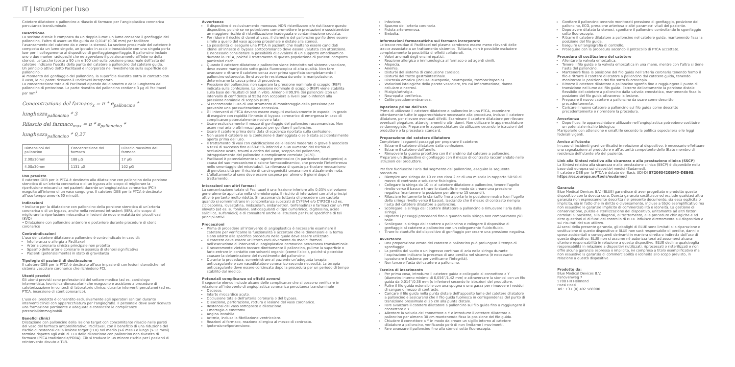IT | Istruzioni per l’uso
Catetere dilatatore a palloncino a rilascio di farmaco per l’angioplastica coronarica percutanea transluminale.
Descrizione
La sezione distale è composta da un doppio lume: un lume consente il gonfiaggio del palloncino, l’altro di usare un filo guida da 0,014” (0,36 mm) per facilitare l’avanzamento del catetere da e verso la stenosi. La sezione prossimale del catetere è composta da un lume singolo, un ipotubo in acciaio inossidabile con una singola porta luer per il collegamento al dispositivo di gonfiaggio/sgonfiaggio. Il palloncino include uno o due marker radiopachi che ne agevolano il posizionamento all’interno della stenosi. Le tacche (poste a 90 cm e 100 cm) sulla porzione prossimale dell’asta del catetere indicano l’uscita della punta del catetere a palloncino dal catetere guida.
Un principio attivo detto Paclitaxel è incorporato nel rivestimento sulla superficie del palloncino.
Al momento del gonfiaggio del palloncino, la superficie rivestita entra in contatto con il vaso, le cui pareti ricevono il Paclitaxel incorporato.
La concentrazione totale di Paclitaxel dipende dal diametro e della lunghezza del palloncino di protezione. La parte rivestita del palloncino contiene 3 µg di Paclitaxel per mm<sup>2</sup>.
Concentrazione del farmaco<sub>x</sub> = π * ø<sub>palloncino</sub> * lunghezza<sub>palloncino</sub> * 3
Rilascio del farmaco<sub>max</sub> = π * ø<sub>palloncino</sub> * lunghezza<sub>palloncino</sub> * 0,27
| Dimensioni del palloncino | Concentrazione del farmaco | Rilascio massimo del farmaco |
| 2.00x10mm | 188 µG | 17 µG |
| 4.00x30mm | 1131 µG | 102 µG |
Uso previsto
Il catetere DEB per la PTCA è destinato alla dilatazione con palloncino della porzione stenotica di un’arteria coronarica o di un bypass allo scopo di migliorare la riperfusione miocardica nei pazienti durante un’angioplastica coronarica (PCI) eseguita all’interno di un vaso sanguigno. Il catetere DEB per la PTCA è destinato all’uso temporaneo (≤60 minuti).
Indicazioni
• Indicato per la dilatazione con palloncino della porzione stenotica di un’arteria coronarica o di un bypass, anche nella restenosi intrastent (ISR), allo scopo di migliorare la riperfusione miocardica in lesioni de novo e malattia dei piccoli vasi (SVD)
• Dilatazione con palloncino anteriore e posteriore durante procedure di stent coronarico
Controindicazioni
L’uso del catetere dilatatore a palloncino è controindicato in caso di:
Intolleranza o allergia a Paclitaxel
Arteria coronaria sinistra principale non protetta
Spasmo delle arterie coronarie in assenza di stenosi significativa
Pazienti (potenzialmente) in stato di gravidanza
Tipologie di pazienti di destinazione
Il catetere DEB per la PTCA è destinato all’uso in pazienti con lesioni stenotiche nel sistema vascolare coronarico che richiedono PCI.
Utenti previsti
Gli utenti previsti sono professionisti del settore medico (ad es. cardiologo interventista, tecnici cardiovascolari) che eseguono e assistono a procedure di cateterizzazione in contesti di laboratorio clinico, durante interventi percutanei (ad es. PTCA, inserzione di stent coronarico).
L’uso del prodotto è consentito esclusivamente agli operatori sanitari durante interventi clinici con apparecchiatura per l’angiografia. Il personale deve aver ricevuto una formazione pertinente e adeguata e conoscere le complicanze potenziali/immaginabili.
Benefici clinici
Dilatazione con palloncino della lesione target con concomitante rilascio nelle pareti del vaso del farmaco antiproliferativo, Paclitaxel, con il beneficio di una riduzione del rischio di restenosi della lesione target (TLR) nel medio (>6 mesi) e lungo (>12 mesi) termine rispetto agli esiti di TLR della dilatazione con palloncino non rivestito di farmaco (PTCA tradizionale/POBA). Ciò si traduce in un minore rischio per i pazienti di reintervento dovuto a TLR.
Avvertenze
Il dispositivo è esclusivamente monouso. NON risterilizzare e/o riutilizzare questo dispositivo, poiché se ne potrebbero compromettere le prestazioni e sussisterebbe un maggiore rischio di risterilizzazione inadeguata e contaminazione crociata.
Per ridurre il rischio di danni al vaso, il diametro del palloncino gonfio deve essere simile a quello del vaso appena prossimale e distale alla stenosi.
La possibilità di eseguire una PTCA in pazienti che risultano essere candidati idonei all’innesto di bypass aortocoronarico deve essere valutata con attenzione. È necessario considerare la possibilità di avvalersi di un supporto emodinamico durante la PTCA, poiché il trattamento di questa popolazione di pazienti comporta particolari rischi.
Quando il catetere dilatatore a palloncino viene introdotto nel sistema vascolare, deve essere manipolato sotto guida fluoroscopica di alta qualità. Non fare avanzare o ritrarre il catetere senza aver prima sgonfiato completamente il palloncino sottovuoto. Se si avverte resistenza durante la manipolazione, determinarne la causa prima di procedere.
Pressione del palloncino: non superare la pressione nominale di scoppio (RBP) indicata sulla confezione. La pressione nominale di scoppio (RBP) viene stabilita sulla base dei risultati di test in vitro. Almeno il 99,9% dei palloncini (con un intervallo di confidenza al 95%) non scoppierà a livelli pari o inferiori alla pressione nominale di scoppio (RBP).
Si raccomanda l’uso di uno strumento di monitoraggio della pressione per prevenire una pressurizzazione eccessiva.
Gli interventi di PTCA devono essere eseguiti esclusivamente in ospedali in grado di eseguire con rapidità l’innesto di bypass coronarico di emergenza in caso di complicanze potenzialmente nocive o fatali.
Usare esclusivamente il mezzo di gonfiaggio del palloncino raccomandato. Non usare mai aria o altri mezzi gassosi per gonfiare il palloncino.
Usare il catetere prima della data di scadenza riportata sulla confezione.
Non usare il catetere se la confezione è danneggiata o se è stata accidentalmente aperta prima dell’uso.
Il trattamento di vasi con calcificazione delle lesioni moderata o grave è associato a tassi di successo fino al 60-85% inferiori e a un aumento del rischio di occlusione acuta, traumi a carico del vaso, scoppio del palloncino, intrappolamento del palloncino e complicanze correlate (<1%).
Paclitaxel è potenzialmente un agente genotossico (in particolare clastogenico) a causa del suo meccanismo d’azione farmacodinamico, che prevede l’interferenza nello smontaggio dei microtubuli. La rilevanza di questo particolare meccanismo di genotossicità per il rischio di carcinogenicità umana non è attualmente nota.
L’allattamento al seno deve essere sospeso per almeno 6 giorni dopo il trattamento.
Interazioni con altri farmaci
La concentrazione totale di Paclitaxel è una frazione inferiore allo 0,03% del volume generalmente applicato nella chemioterapia. Il rischio di interazioni con altri principi attivi è pertanto molto ridotto. Si raccomanda tuttavia di procedere con cautela quando si somministrano in concomitanza substrati di CYP3A4 e/o CYP2C8 (ad es. ciclosporina, lovastatina, midazolam, ondansetron, terfenadina) o farmaci con un PPB elevato (ad es. sulfoniluree, anticoagulanti di tipo cumarinico, digitossina, acido salicilico, sulfamidici) e di consultare anche le istruzioni per l’uso specifiche di tali principi attivi.
Precauzioni
Prima di procedere all’intervento di angioplastica è necessario esaminare il catetere per verificarne la funzionalità e accertare che le dimensioni e la forma siano adatte alla specifica procedura nella quale deve essere utilizzato.
Il catetere deve essere utilizzato esclusivamente da medici formati nell’esecuzione di interventi di angioplastica coronarica percutanea transluminale.
È severamente vietato toccare direttamente il palloncino, pulirne la superficie o farlo entrare in contatto con solventi organici (come l’alcol), poiché si potrebbe causare la delaminazione del rivestimento del palloncino.
Durante la procedura, somministrare al paziente un’adeguata terapia anticoagulante e con vasodilatatore coronarico secondo necessità. La terapia anticoagulante deve essere continuata dopo la procedura per un periodo di tempo stabilito dal medico.
Potenziali complicanze ed effetti avversi
Il seguente elenco include alcune delle complicanze che si possono verificare in relazione all’intervento di angioplastica coronarica percutanea transluminale
Decesso.
Infarto miocardico acuto.
Occlusione totale dell’arteria coronaria o del bypass.
Dissezione, perforazione, rottura o lesione del vaso coronarico.
Restenosi del vaso sottoposto a dilatazione.
Emorragia o ematoma.
Angina instabile.
Aritmie, inclusa la fibrillazione ventricolare.
Reazioni al farmaco, reazione allergica al mezzo di contrasto.
Ipotensione/ipertensione.
Infezione.
Spasmo dell’arteria coronaria.
Fistola arterovenosa.
Embolia.
Informazioni farmaceutiche sul farmaco incorporato
Le tracce residue di Paclitaxel nel plasma sembrano essere meno rilevanti delle tracce associate a un trattamento sistemico. Tuttavia, non è possibile escludere completamente la possibilità di effetti collaterali.
Valori anomali degli enzimi epatici.
Reazione allergica o immunologica al farmaco o ad agenti simili.
Alopecia.
Anemia.
Disturbi del sistema di conduzione cardiaco.
Disturbi del tratto gastrointestinale.
Discrasia ematica (incluse leucopenia, neutropenia, trombocitopenia).
Variazioni istologiche della parete vascolare, tra cui infiammazione, danno cellulare o necrosi.
Mialgia/artralgia.
Neuropatia periferica.
Colite pseudomembranosa.
Ispezione prima dell’uso
Prima di utilizzare il catetere dilatatore a palloncino in una PTCA, esaminare attentamente tutte le apparecchiature necessarie alla procedura, incluso il catetere dilatatore, per rilevare eventuali difetti. Esaminare il catetere dilatatore per rilevare eventuali piegature, attorcigliamenti o altri danni. Non utilizzare le apparecchiature se danneggiate. Preparare le apparecchiature da utilizzare secondo le istruzioni del produttore o la procedura standard.
Preparazione del catetere dilatatore
Completare i seguenti passaggi per preparare il catetere:
Estrarre il catetere dilatatore dalla confezione.
Estrarre il catetere dall’anello.
Rimuovere la guaina protettiva con il mandrino dal catetere a palloncino.
Preparare un dispositivo di gonfiaggio con il mezzo di contrasto raccomandato nelle istruzioni del produttore.
Per fare fuoriuscire l’aria dal segmento del palloncino, eseguire la seguente procedura.
Riempire una siringa da 10 cc con circa 2 cc di una miscela in rapporto 50:50 di mezzo di contrasto e soluzione fisiologica.
Collegare la siringa da 10 cc al catetere dilatatore a palloncino, tenere l’ugello rivolto verso il basso e tirare lo stantuffo in modo da creare una pressione negativa (mantenere la posizione per almeno 15 secondi).
Rilasciare lentamente lo stantuffo fino a portarlo in posizione neutra (con l’ugello della siringa rivolto verso il basso), lasciando che il mezzo di contrasto riempia l’asta del catetere dilatatore a palloncino.
Scollegare la siringa dal catetere dilatatore a palloncino e rimuovere l’aria dalla siringa.
Ripetere i passaggi precedenti fino a quando nella siringa non compariranno più bolle.
Scollegare la siringa dal catetere a palloncino e collegare il dispositivo di gonfiaggio al catetere a palloncino con un collegamento fluido-fluido.
Tirare lo stantuffo del dispositivo di gonfiaggio per creare una pressione negativa.
Avvertenze
Una preparazione errata del catetere a palloncino può prolungare il tempo di sgonfiaggio.
La perdita del vuoto o un ingresso continuo di aria nella siringa durante l’aspirazione indicano la presenza di una perdita nel sistema (è necessario ispezionare il sistema per verificarne l’integrità).
Non torcere l’asta del catetere a palloncino.
Tecnica di inserimento
Per prima cosa, introdurre il catetere guida e collegarlo al connettore a Y (diametro interno minimo di 0,056”/1,42 mm) e attraversare la stenosi con un filo guida da 0,014”/0,36 mm (o inferiore) secondo le istruzioni del produttore.
Pulire il filo guida estensibile con una spugna o una garza per rimuovere i residui di sangue o mezzo di contrasto.
Caricare il filo guida nella punta distale dell’apposito lume del catetere dilatatore a palloncino e assicurarsi che il filo guida fuoriesca in corrispondenza del punto di transizione prossimale di 25 cm alla punta distale.
Fare avanzare il catetere dilatatore a palloncino sul filo guida fino a raggiungere il connettore a Y.
Allentare la valvola del connettore a Y e introdurre il catetere dilatatore a palloncino per almeno 30 cm mantenendo fissa la posizione del filo guida.
Chiudere il connettore a Y in modo da creare un sigillo intorno al catetere dilatatore a palloncino, verificando però di non limitarne i movimenti.
Fare avanzare il palloncino fino alla stenosi sotto fluoroscopia.
Gonfiare il palloncino tenendo monitorati pressione di gonfiaggio, posizione del palloncino, ECG, pressione arteriosa e altri parametri vitali del paziente.
Dopo avere dilatato la stenosi, sgonfiare il palloncino controllando lo sgonfiaggio sotto fluoroscopia.
Ritrarre il catetere dilatatore a palloncino nel catetere guida, mantenendo fissa la posizione del filo guida.
Eseguire un’angiografia di controllo.
Proseguire con la procedura secondo il protocollo di PTCA accettato.
Procedura di sostituzione del catetere
Allentare la valvola emostatica.
Tenere il filo guida e la valvola emostatica in una mano, mentre con l’altra si tiene l’asta del palloncino.
Mantenere fissa la posizione del filo guida nell’arteria coronaria tenendo fermo il filo e ritrarre il catetere dilatatore a palloncino dal catetere guida, tenendo monitorata la posizione del filo sotto fluoroscopia.
Ritrarre il catetere dilatatore a palloncino sgonfio fino a raggiungere il punto di transizione nel lume del filo guida. Estrarre delicatamente la porzione distale flessibile del catetere a palloncino dalla valvola emostatica, mantenendo fissa la posizione del filo guida attraverso la lesione.
Preparare il nuovo catetere a palloncino da usare come descritto precedentemente.
Caricare il nuovo catetere a palloncino sul filo guida come descritto precedentemente e riprendere la procedura.
Avvertenza
Dopo l’uso, le apparecchiature utilizzate nell’angioplastica potrebbero costituire un potenziale rischio biologico.
Manipolarle con attenzione e smaltirle secondo la politica ospedaliera e le leggi federali vigenti.
Avviso all’utente
In caso di incidenti gravi verificatisi in relazione al dispositivo, è necessario effettuare una segnalazione al produttore e all’autorità competente dello Stato membro di residenza dell’utente e/o del paziente.
Link alla Sintesi relativa alla sicurezza e alla prestazione clinica (SSCP)
La Sintesi relativa alla sicurezza e alla prestazione clinica (SSCP) è disponibile nella base dati europea sui dispositivi medici (Eudamed).
Il catetere DEB per la PTCA è dotato del Basic UDI-DI 872063420BMD-DEB6S.
https://ec.europa.eu/tools/eudamed
Garanzia
Blue Medical Devices B.V. (BLUE) garantisce di aver progettato e prodotto questo dispositivo con la dovuta cura. Questa garanzia sostituisce ed esclude qualsiasi altra garanzia non espressamente descritta nel presente documento, sia essa esplicita o implicita, sia in fatto che in diritto o diversamente, incluse a titolo esemplificativo ma non esaustivo le garanzie implicite di commerciabilità o idoneità. La gestione di conservazione, pulizia e sterilizzazione del dispositivo, unitamente ad altri fattori correlati al paziente, alla diagnosi, al trattamento, alle procedure chirurgiche e ad altre questioni al di fuori del controllo di BLUE influisce direttamente sul dispositivo e sui risultati del suo utilizzo.
Ai sensi della presente garanzia, gli obblighi di BLUE sono limitati alla riparazione o sostituzione di questo dispositivo e BLUE non sarà responsabile di perdite, danni o spese accidentali o conseguenti derivanti in maniera diretta o indiretta dall’uso di questo dispositivo. BLUE non si assume né autorizza terzi ad assumersi alcuna ulteriore responsabilità in relazione a questo dispositivo. BLUE declina qualsivoglia responsabilità in relazione a dispositivi riutilizzati, riprocessati o risterilizzati e non offre alcuna garanzia espressa o implicita, ivi compresa a titolo esemplificativo ma non esaustivo la garanzia di commerciabilità o idoneità allo scopo previsto, in relazione a questo dispositivo.
Prodotto da:
Blue Medical Devices B.V.
Panovenweg 7
5708 HR Helmond
Paesi Bassi
Tel.: +31 (0) 492 588900